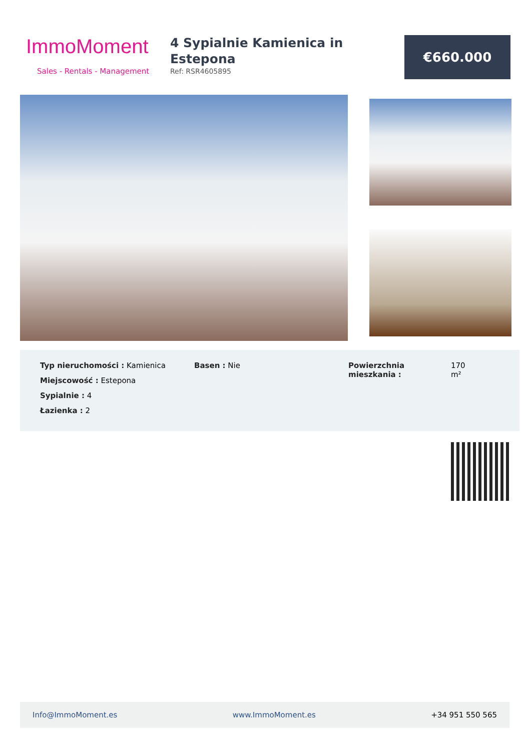ImmoMoment
Sales - Rentals - Management
4 Sypialnie Kamienica in Estepona
Ref: RSR4605895
€660.000
Typ nieruchomości : Kamienica
Miejscowość : Estepona
Sypialnie : 4
Łazienka : 2
Basen : Nie Powierzchnia mieszkania :
170
m²
Info@ImmoMoment.es www.ImmoMoment.es +34 951 550 565